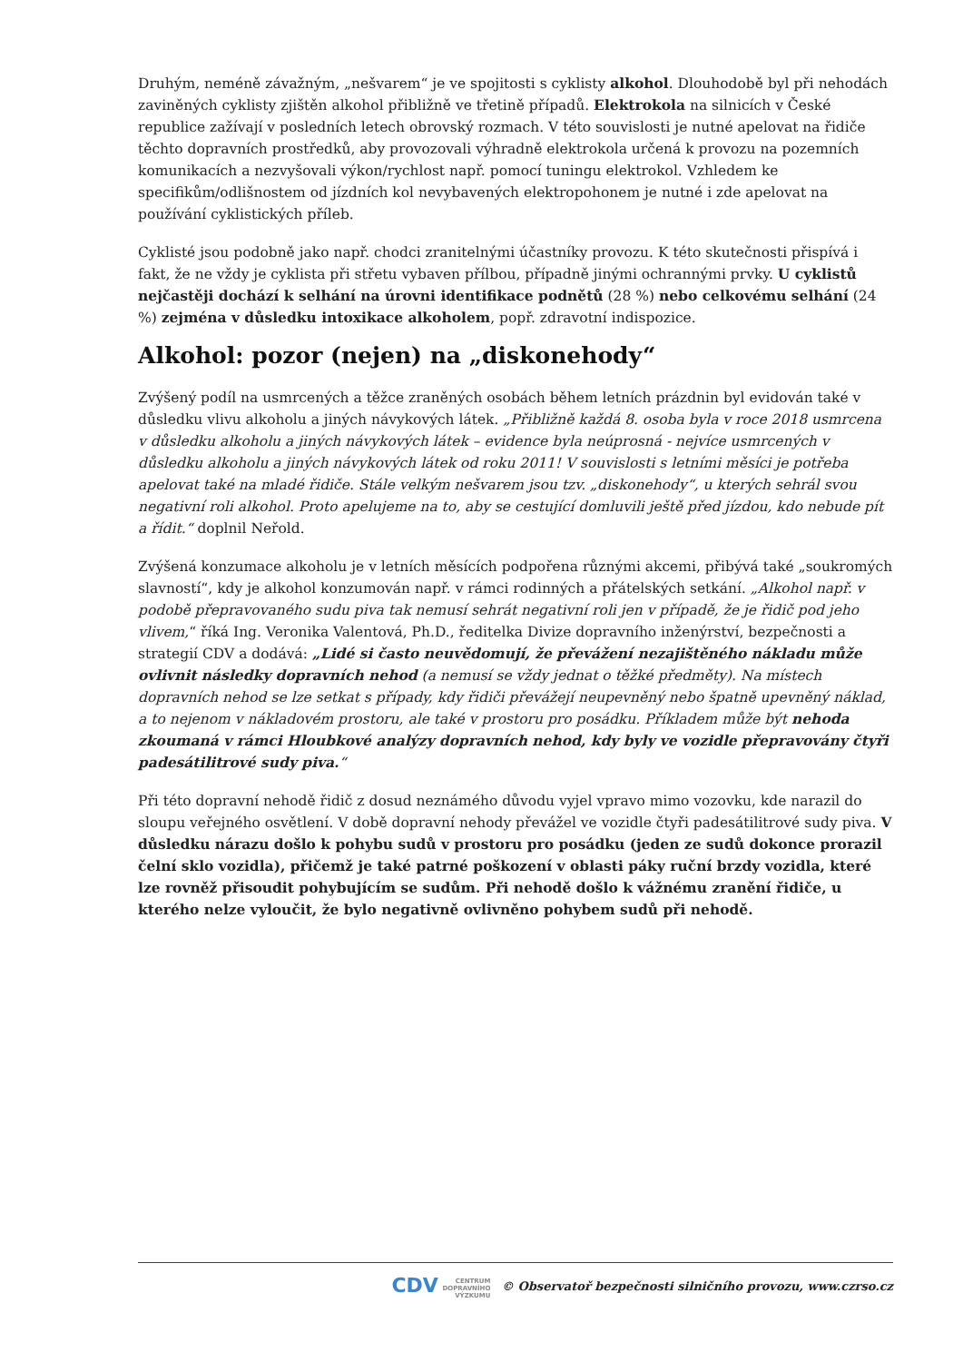Druhým, neméně závažným, „nešvarem“ je ve spojitosti s cyklisty alkohol. Dlouhodobě byl při nehodách zaviněných cyklisty zjištěn alkohol přibližně ve třetině případů. Elektrokola na silnicích v České republice zažívají v posledních letech obrovský rozmach. V této souvislosti je nutné apelovat na řidiče těchto dopravních prostředků, aby provozovali výhradně elektrokola určená k provozu na pozemních komunikacích a nezvyšovali výkon/rychlost např. pomocí tuningu elektrokol. Vzhledem ke specifikům/odlišnostem od jízdních kol nevybavených elektropohonem je nutné i zde apelovat na používání cyklistických příleb.
Cyklisté jsou podobně jako např. chodci zranitelnými účastníky provozu. K této skutečnosti přispívá i fakt, že ne vždy je cyklista při střetu vybaven přílbou, případně jinými ochrannými prvky. U cyklistů nejčastěji dochází k selhání na úrovni identifikace podnětů (28 %) nebo celkovému selhání (24 %) zejména v důsledku intoxikace alkoholem, popř. zdravotní indispozice.
Alkohol: pozor (nejen) na „diskonehody“
Zvýšený podíl na usmrcených a těžce zraněných osobách během letních prázdnin byl evidován také v důsledku vlivu alkoholu a jiných návykových látek. „Přibližně každá 8. osoba byla v roce 2018 usmrcena v důsledku alkoholu a jiných návykových látek – evidence byla neúprosná - nejvíce usmrcených v důsledku alkoholu a jiných návykových látek od roku 2011! V souvislosti s letními měsíci je potřeba apelovat také na mladé řidiče. Stále velkým nešvarem jsou tzv. „diskonehody“, u kterých sehrál svou negativní roli alkohol. Proto apelujeme na to, aby se cestující domluvili ještě před jízdou, kdo nebude pít a řídit.“ doplnil Neřold.
Zvýšená konzumace alkoholu je v letních měsících podpořena různými akcemi, přibývá také „soukromých slavností“, kdy je alkohol konzumován např. v rámci rodinných a přátelských setkání. „Alkohol např. v podobě přepravovaného sudu piva tak nemusí sehrát negativní roli jen v případě, že je řidič pod jeho vlivem,“ říká Ing. Veronika Valentová, Ph.D., ředitelka Divize dopravního inženýrství, bezpečnosti a strategií CDV a dodává: „Lidé si často neuvědomují, že převážení nezajištěného nákladu může ovlivnit následky dopravních nehod (a nemusí se vždy jednat o těžké předměty). Na místech dopravních nehod se lze setkat s případy, kdy řidiči převážejí neupevněný nebo špatně upevněný náklad, a to nejenom v nákladovém prostoru, ale také v prostoru pro posádku. Příkladem může být nehoda zkoumaná v rámci Hloubkové analýzy dopravních nehod, kdy byly ve vozidle přepravovány čtyři padesátilitrové sudy piva.“
Při této dopravní nehodě řidič z dosud neznámého důvodu vyjel vpravo mimo vozovku, kde narazil do sloupu veřejného osvětlení. V době dopravní nehody převážel ve vozidle čtyři padesátilitrové sudy piva. V důsledku nárazu došlo k pohybu sudů v prostoru pro posádku (jeden ze sudů dokonce prorazil čelní sklo vozidla), přičemž je také patrné poškození v oblasti páky ruční brzdy vozidla, které lze rovněž přisoudit pohybujícím se sudům. Při nehodě došlo k vážnému zranění řidiče, u kterého nelze vyloučit, že bylo negativně ovlivněno pohybem sudů při nehodě.
CDV CENTRUM
DOPRAVNÍHO
VÝZKUMU © Observatoř bezpečnosti silničního provozu, www.czrso.cz